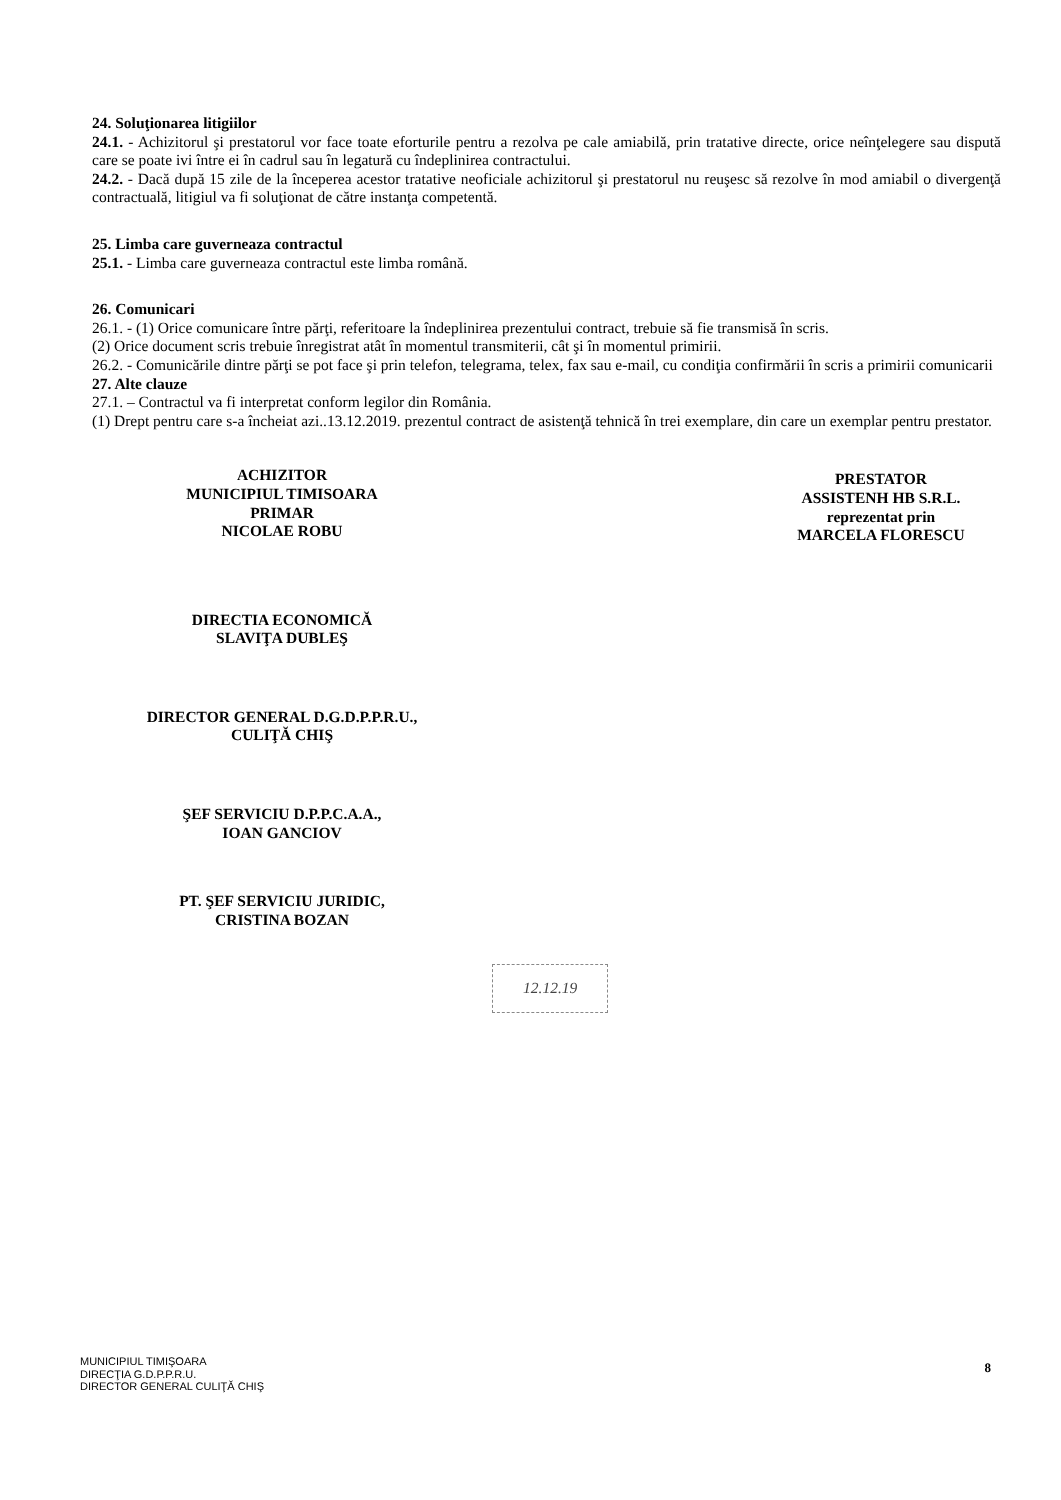24. Soluţionarea litigiilor
24.1. - Achizitorul şi prestatorul vor face toate eforturile pentru a rezolva pe cale amiabilă, prin tratative directe, orice neînţelegere sau dispută care se poate ivi între ei în cadrul sau în legatură cu îndeplinirea contractului.
24.2. - Dacă după 15 zile de la începerea acestor tratative neoficiale achizitorul şi prestatorul nu reuşesc să rezolve în mod amiabil o divergenţă contractuală, litigiul va fi soluţionat de către instanţa competentă.
25. Limba care guverneaza contractul
25.1. - Limba care guverneaza contractul este limba română.
26. Comunicari
26.1. - (1) Orice comunicare între părţi, referitoare la îndeplinirea prezentului contract, trebuie să fie transmisă în scris.
(2) Orice document scris trebuie înregistrat atât în momentul transmiterii, cât şi în momentul primirii.
26.2. - Comunicările dintre părţi se pot face şi prin telefon, telegrama, telex, fax sau e-mail, cu condiţia confirmării în scris a primirii comunicarii
27. Alte clauze
27.1. – Contractul va fi interpretat conform legilor din România.
(1) Drept pentru care s-a încheiat azi..13.12.2019. prezentul contract de asistenţă tehnică în trei exemplare, din care un exemplar pentru prestator.
ACHIZITOR
MUNICIPIUL TIMISOARA
PRIMAR
NICOLAE ROBU
DIRECTIA ECONOMICĂ
SLAVIŢA DUBLEŞ
DIRECTOR GENERAL D.G.D.P.P.R.U.,
CULIŢĂ CHIŞ
ŞEF SERVICIU D.P.P.C.A.A.,
IOAN GANCIOV
PT. ŞEF SERVICIU JURIDIC,
CRISTINA BOZAN
PRESTATOR
ASSISTENH HB S.R.L.
reprezentat prin
MARCELA FLORESCU
12.12.19
MUNICIPIUL TIMIŞOARA
DIRECŢIA G.D.P.P.R.U.
DIRECTOR GENERAL CULIŢĂ CHIŞ
8